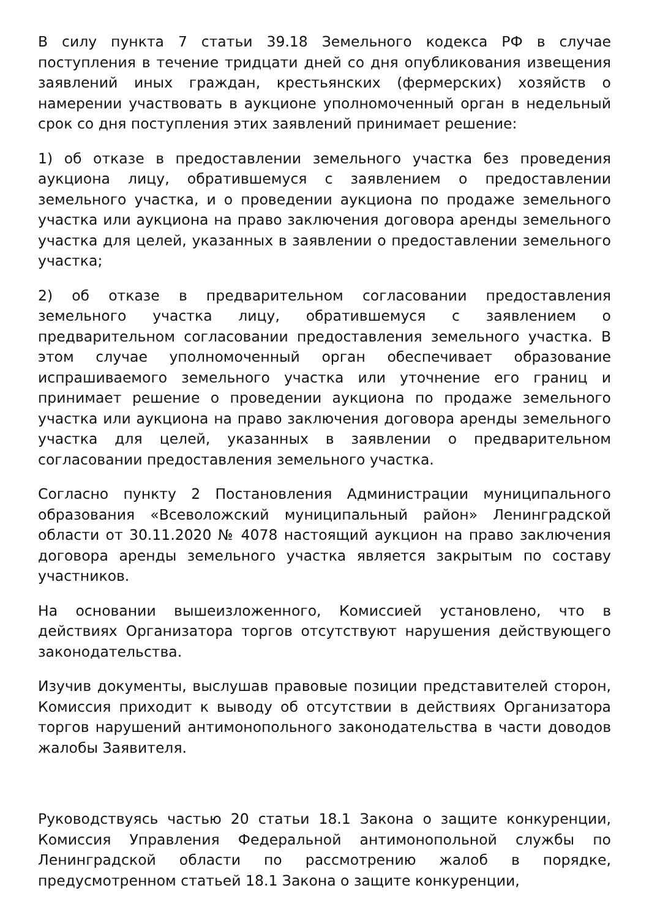В силу пункта 7 статьи 39.18 Земельного кодекса РФ в случае поступления в течение тридцати дней со дня опубликования извещения заявлений иных граждан, крестьянских (фермерских) хозяйств о намерении участвовать в аукционе уполномоченный орган в недельный срок со дня поступления этих заявлений принимает решение:
1) об отказе в предоставлении земельного участка без проведения аукциона лицу, обратившемуся с заявлением о предоставлении земельного участка, и о проведении аукциона по продаже земельного участка или аукциона на право заключения договора аренды земельного участка для целей, указанных в заявлении о предоставлении земельного участка;
2) об отказе в предварительном согласовании предоставления земельного участка лицу, обратившемуся с заявлением о предварительном согласовании предоставления земельного участка. В этом случае уполномоченный орган обеспечивает образование испрашиваемого земельного участка или уточнение его границ и принимает решение о проведении аукциона по продаже земельного участка или аукциона на право заключения договора аренды земельного участка для целей, указанных в заявлении о предварительном согласовании предоставления земельного участка.
Согласно пункту 2 Постановления Администрации муниципального образования «Всеволожский муниципальный район» Ленинградской области от 30.11.2020 № 4078 настоящий аукцион на право заключения договора аренды земельного участка является закрытым по составу участников.
На основании вышеизложенного, Комиссией установлено, что в действиях Организатора торгов отсутствуют нарушения действующего законодательства.
Изучив документы, выслушав правовые позиции представителей сторон, Комиссия приходит к выводу об отсутствии в действиях Организатора торгов нарушений антимонопольного законодательства в части доводов жалобы Заявителя.
Руководствуясь частью 20 статьи 18.1 Закона о защите конкуренции, Комиссия Управления Федеральной антимонопольной службы по Ленинградской области по рассмотрению жалоб в порядке, предусмотренном статьей 18.1 Закона о защите конкуренции,